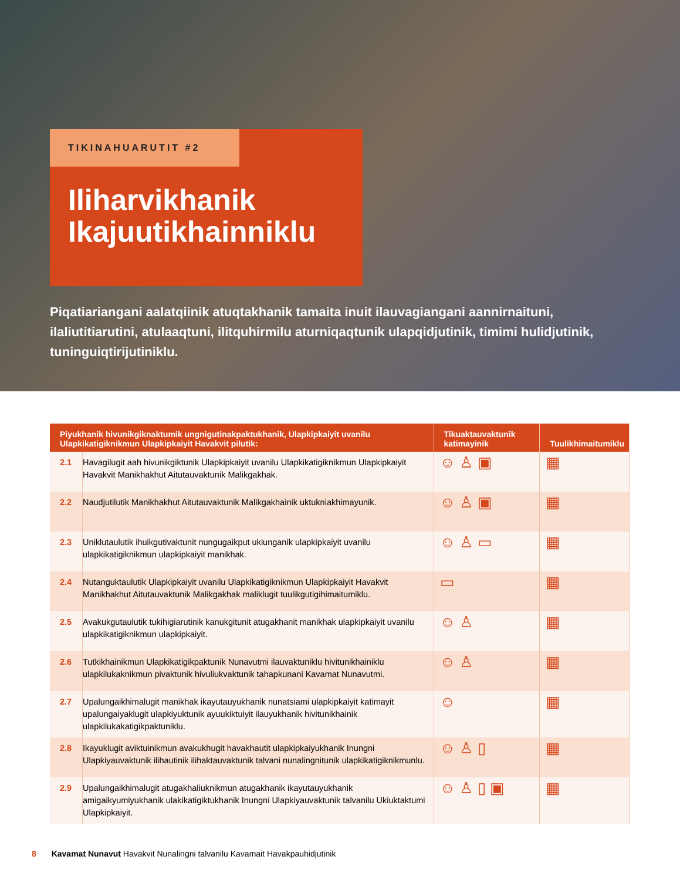TIKINAHUARUTIT #2
Iliharvikhanik Ikajuutikhainniklu
Piqatiariangani aalatqiinik atuqtakhanik tamaita inuit ilauvagiangani aannirnaituni, ilaliutitiarutini, atulaaqtuni, ilitquhirmilu aturniqaqtunik ulapqidjutinik, timimi hulidjutinik, tuninguiqtirijutiniklu.
| Piyukhanik hivunikgiknaktumik ungnigutinakpaktukhanik, Ulapkipkaiyit uvanilu Ulapkikatigiknikmun Ulapkipkaiyit Havakvit pilutik: | | Tikuaktauvaktunik katimayinik | Tuulikhimaitumiklu |
| --- | --- | --- | --- |
| 2.1 | Havagilugit aah hivunikgiktunik Ulapkipkaiyit uvanilu Ulapkikatigiknikmun Ulapkipkaiyit Havakvit Manikhakhut Aitutauvaktunik Malikgakhak. | ☺ ♙ ▣ | ▦ |
| 2.2 | Naudjutilutik Manikhakhut Aitutauvaktunik Malikgakhainik uktukniakhimayunik. | ☺ ♙ ▣ | ▦ |
| 2.3 | Uniklutaulutik ihuikgutivaktunit nungugaikput ukiunganik ulapkipkaiyit uvanilu ulapkikatigiknikmun ulapkipkaiyit manikhak. | ☺ ♙ ▭ | ▦ |
| 2.4 | Nutanguktaulutik Ulapkipkaiyit uvanilu Ulapkikatigiknikmun Ulapkipkaiyit Havakvit Manikhakhut Aitutauvaktunik Malikgakhak maliklugit tuulikgutigihimaitumiklu. | ▭ | ▦ |
| 2.5 | Avakukgutaulutik tukihigiarutinik kanukgitunit atugakhanit manikhak ulapkipkaiyit uvanilu ulapkikatigiknikmun ulapkipkaiyit. | ☺ ♙ | ▦ |
| 2.6 | Tutkikhainikmun Ulapkikatigikpaktunik Nunavutmi ilauvaktuniklu hivitunikhainiklu ulapkilukaknikmun pivaktunik hivuliukvaktunik tahapkunani Kavamat Nunavutmi. | ☺ ♙ | ▦ |
| 2.7 | Upalungaikhimalugit manikhak ikayutauyukhanik nunatsiami ulapkipkaiyit katimayit upalungaiyaklugit ulapkiyuktunik ayuukiktuiyit ilauyukhanik hivitunikhainik ulapkilukakatigikpaktuniklu. | ☺ | ▦ |
| 2.8 | Ikayuklugit aviktuinikmun avakukhugit havakhautit ulapkipkaiyukhanik Inungni Ulapkiyauvaktunik ilihautinik ilihaktauvaktunik talvani nunalingnitunik ulapkikatigiknikmunlu. | ☺ ♙ ▯ | ▦ |
| 2.9 | Upalungaikhimalugit atugakhaliuknikmun atugakhanik ikayutauyukhanik amigaikyumiyukhanik ulakikatigiktukhanik Inungni Ulapkiyauvaktunik talvanilu Ukiuktaktumi Ulapkipkaiyit. | ☺ ♙ ▯ ▣ | ▦ |
8 Kavamat Nunavut Havakvit Nunalingni talvanilu Kavamait Havakpauhidjutinik